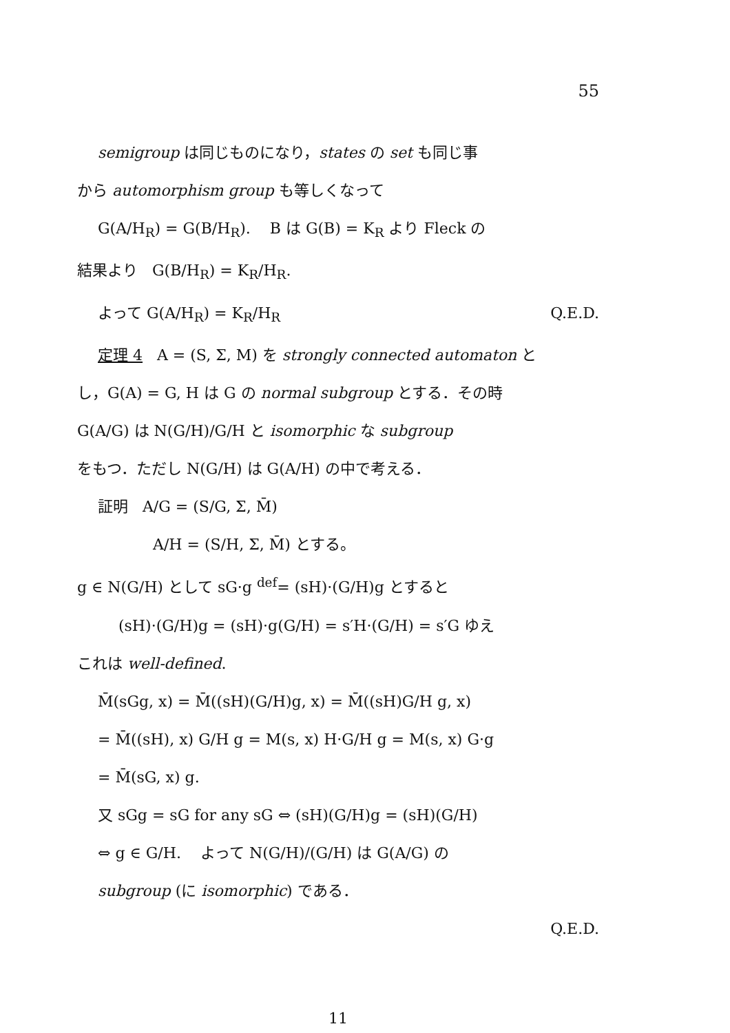55
semigroup は同じものになり，states の set も同じ事
から automorphism group も等しくなって
G(A/H<sub>R</sub>) = G(B/H<sub>R</sub>). B は G(B) = K<sub>R</sub> より Fleck の
結果より G(B/H<sub>R</sub>) = K<sub>R</sub>/H<sub>R</sub>.
よって G(A/H<sub>R</sub>) = K<sub>R</sub>/H<sub>R</sub> Q.E.D.
定理 4 A = (S, Σ, M) を strongly connected automaton と
し，G(A) = G, H は G の normal subgroup とする．その時
G(A/G) は N(G/H)/G/H と isomorphic な subgroup
をもつ．ただし N(G/H) は G(A/H) の中で考える．
証明 A/G = (S/G, Σ, M̄)
A/H = (S/H, Σ, M̄) とする。
g ∈ N(G/H) として sG·g <sup>def</sup>= (sH)·(G/H)g とすると
(sH)·(G/H)g = (sH)·g(G/H) = s′H·(G/H) = s′G ゆえ
これは well-defined.
M̄(sGg, x) = M̄((sH)(G/H)g, x) = M̄((sH)G/H g, x)
= M̄((sH), x) G/H g = M(s, x) H·G/H g = M(s, x) G·g
= M̄(sG, x) g.
又 sGg = sG for any sG ⇔ (sH)(G/H)g = (sH)(G/H)
⇔ g ∈ G/H. よって N(G/H)/(G/H) は G(A/G) の
subgroup (に isomorphic) である．
Q.E.D.
11